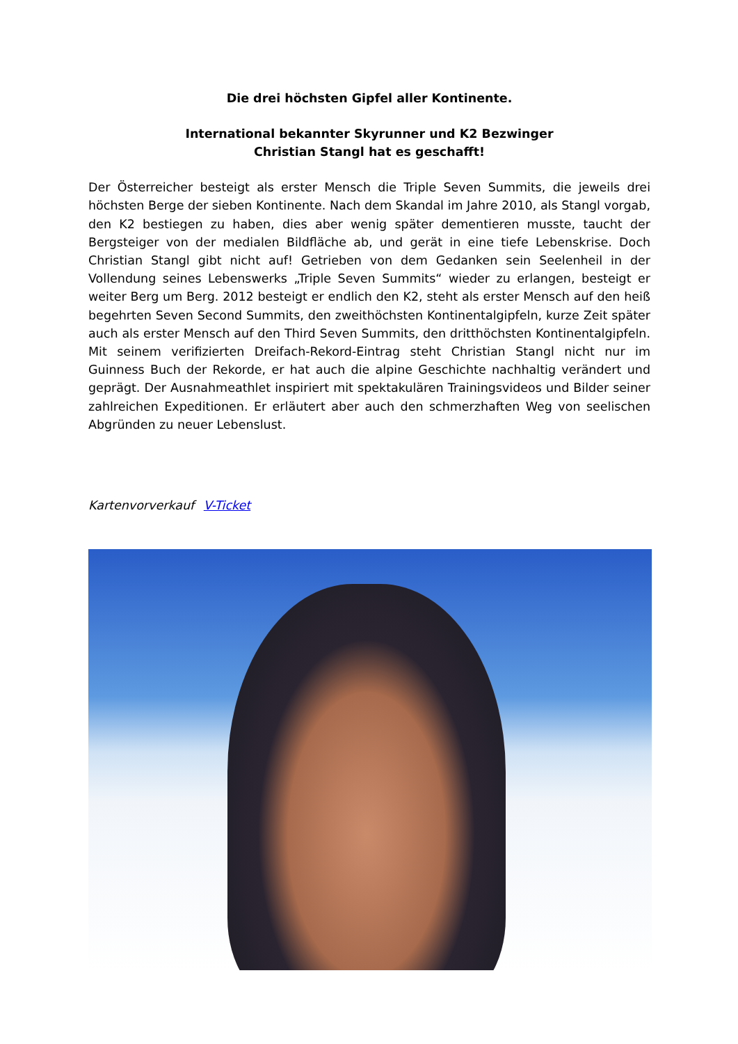Die drei höchsten Gipfel aller Kontinente.
International bekannter Skyrunner und K2 Bezwinger
Christian Stangl hat es geschafft!
Der Österreicher besteigt als erster Mensch die Triple Seven Summits, die jeweils drei höchsten Berge der sieben Kontinente. Nach dem Skandal im Jahre 2010, als Stangl vorgab, den K2 bestiegen zu haben, dies aber wenig später dementieren musste, taucht der Bergsteiger von der medialen Bildfläche ab, und gerät in eine tiefe Lebenskrise. Doch Christian Stangl gibt nicht auf! Getrieben von dem Gedanken sein Seelenheil in der Vollendung seines Lebenswerks „Triple Seven Summits“ wieder zu erlangen, besteigt er weiter Berg um Berg. 2012 besteigt er endlich den K2, steht als erster Mensch auf den heiß begehrten Seven Second Summits, den zweithöchsten Kontinentalgipfeln, kurze Zeit später auch als erster Mensch auf den Third Seven Summits, den dritthöchsten Kontinentalgipfeln. Mit seinem verifizierten Dreifach-Rekord-Eintrag steht Christian Stangl nicht nur im Guinness Buch der Rekorde, er hat auch die alpine Geschichte nachhaltig verändert und geprägt. Der Ausnahmeathlet inspiriert mit spektakulären Trainingsvideos und Bilder seiner zahlreichen Expeditionen. Er erläutert aber auch den schmerzhaften Weg von seelischen Abgründen zu neuer Lebenslust.
Kartenvorverkauf V-Ticket